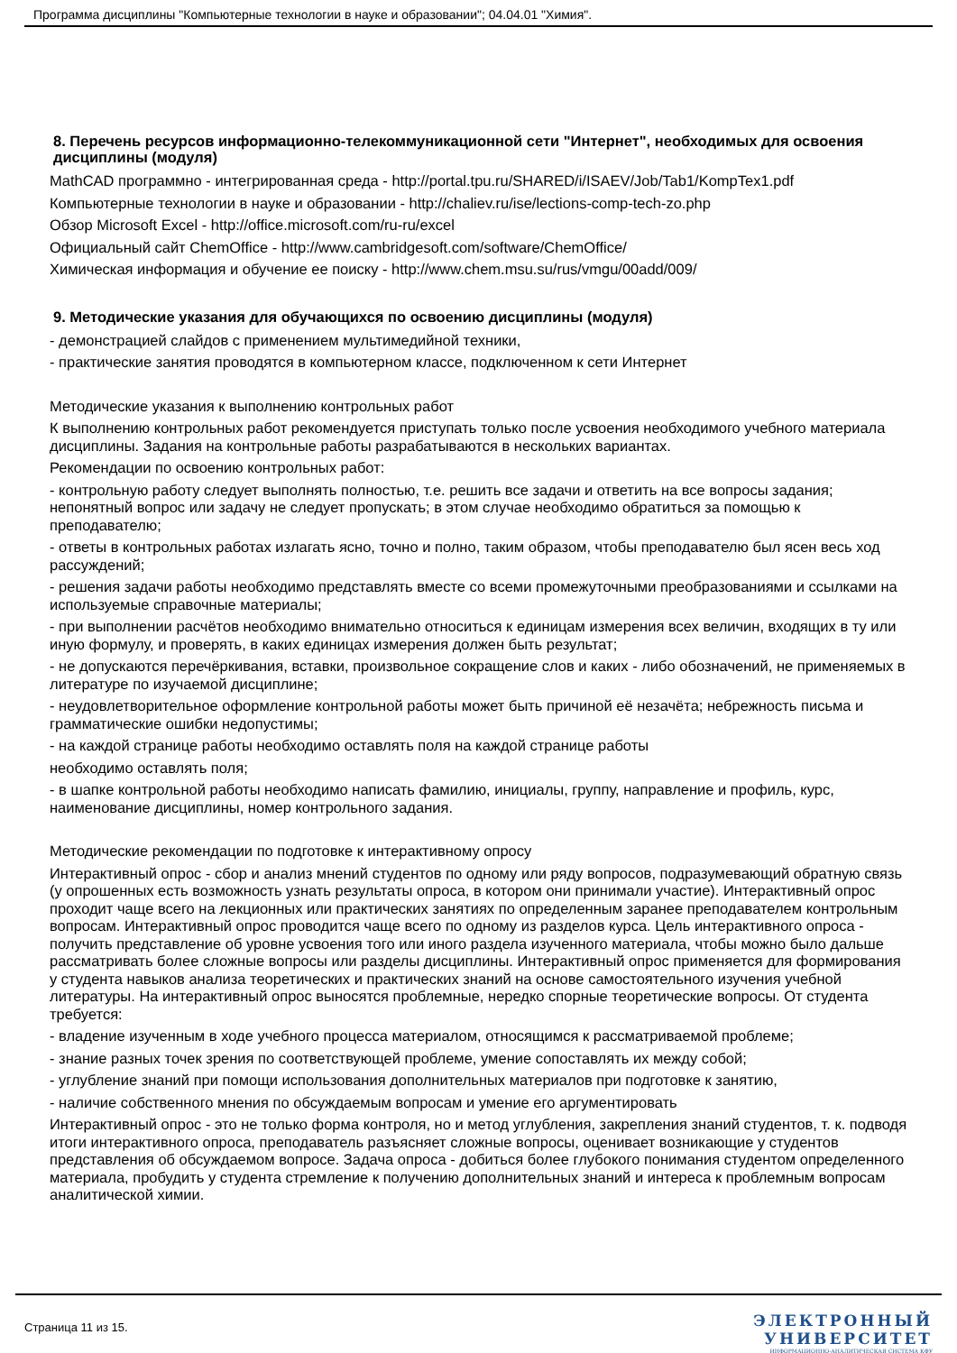Программа дисциплины "Компьютерные технологии в науке и образовании"; 04.04.01 "Химия".
8. Перечень ресурсов информационно-телекоммуникационной сети "Интернет", необходимых для освоения дисциплины (модуля)
MathCAD программно - интегрированная среда - http://portal.tpu.ru/SHARED/i/ISAEV/Job/Tab1/KompTex1.pdf
Компьютерные технологии в науке и образовании - http://chaliev.ru/ise/lections-comp-tech-zo.php
Обзор Microsoft Excel - http://office.microsoft.com/ru-ru/excel
Официальный сайт ChemOffice - http://www.cambridgesoft.com/software/ChemOffice/
Химическая информация и обучение ее поиску - http://www.chem.msu.su/rus/vmgu/00add/009/
9. Методические указания для обучающихся по освоению дисциплины (модуля)
- демонстрацией слайдов с применением мультимедийной техники,
- практические занятия проводятся в компьютерном классе, подключенном к сети Интернет
Методические указания к выполнению контрольных работ
К выполнению контрольных работ рекомендуется приступать только после усвоения необходимого учебного материала дисциплины. Задания на контрольные работы разрабатываются в нескольких вариантах.
Рекомендации по освоению контрольных работ:
- контрольную работу следует выполнять полностью, т.е. решить все задачи и ответить на все вопросы задания; непонятный вопрос или задачу не следует пропускать; в этом случае необходимо обратиться за помощью к преподавателю;
- ответы в контрольных работах излагать ясно, точно и полно, таким образом, чтобы преподавателю был ясен весь ход рассуждений;
- решения задачи работы необходимо представлять вместе со всеми промежуточными преобразованиями и ссылками на используемые справочные материалы;
- при выполнении расчётов необходимо внимательно относиться к единицам измерения всех величин, входящих в ту или иную формулу, и проверять, в каких единицах измерения должен быть результат;
- не допускаются перечёркивания, вставки, произвольное сокращение слов и каких - либо обозначений, не применяемых в литературе по изучаемой дисциплине;
- неудовлетворительное оформление контрольной работы может быть причиной её незачёта; небрежность письма и грамматические ошибки недопустимы;
- на каждой странице работы необходимо оставлять поля на каждой странице работы
необходимо оставлять поля;
- в шапке контрольной работы необходимо написать фамилию, инициалы, группу, направление и профиль, курс, наименование дисциплины, номер контрольного задания.
Методические рекомендации по подготовке к интерактивному опросу
Интерактивный опрос - сбор и анализ мнений студентов по одному или ряду вопросов, подразумевающий обратную связь (у опрошенных есть возможность узнать результаты опроса, в котором они принимали участие). Интерактивный опрос проходит чаще всего на лекционных или практических занятиях по определенным заранее преподавателем контрольным вопросам. Интерактивный опрос проводится чаще всего по одному из разделов курса. Цель интерактивного опроса - получить представление об уровне усвоения того или иного раздела изученного материала, чтобы можно было дальше рассматривать более сложные вопросы или разделы дисциплины. Интерактивный опрос применяется для формирования у студента навыков анализа теоретических и практических знаний на основе самостоятельного изучения учебной литературы. На интерактивный опрос выносятся проблемные, нередко спорные теоретические вопросы. От студента требуется:
- владение изученным в ходе учебного процесса материалом, относящимся к рассматриваемой проблеме;
- знание разных точек зрения по соответствующей проблеме, умение сопоставлять их между собой;
- углубление знаний при помощи использования дополнительных материалов при подготовке к занятию,
- наличие собственного мнения по обсуждаемым вопросам и умение его аргументировать
Интерактивный опрос - это не только форма контроля, но и метод углубления, закрепления знаний студентов, т. к. подводя итоги интерактивного опроса, преподаватель разъясняет сложные вопросы, оценивает возникающие у студентов представления об обсуждаемом вопросе. Задача опроса - добиться более глубокого понимания студентом определенного материала, пробудить у студента стремление к получению дополнительных знаний и интереса к проблемным вопросам аналитической химии.
Страница 11 из 15.
ЭЛЕКТРОННЫЙ
УНИВЕРСИТЕТ
ИНФОРМАЦИОННО-АНАЛИТИЧЕСКАЯ СИСТЕМА КФУ